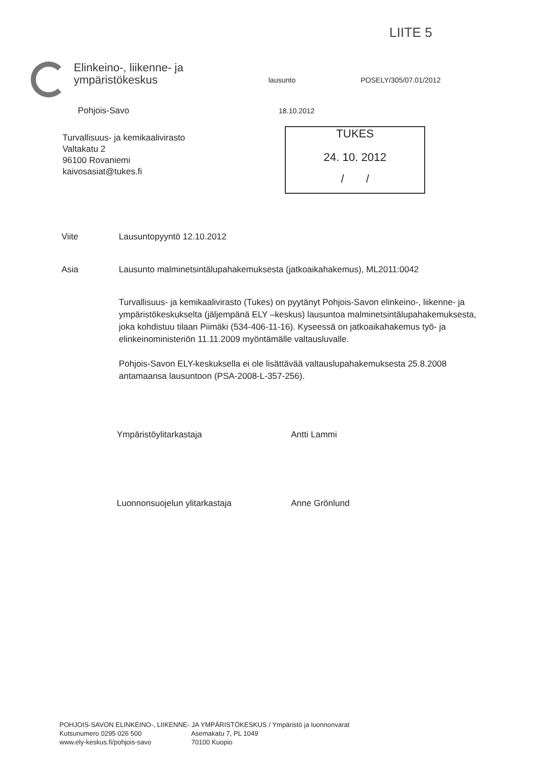LIITE 5
Elinkeino-, liikenne- ja
ympäristökeskus
lausunto POSELY/305/07.01/2012
Pohjois-Savo 18.10.2012
Turvallisuus- ja kemikaalivirasto
Valtakatu 2
96100 Rovaniemi
kaivosasiat@tukes.fi
TUKES
24. 10. 2012
/ /
Viite Lausuntopyyntö 12.10.2012
Asia Lausunto malminetsintälupahakemuksesta (jatkoaikahakemus), ML2011:0042
Turvallisuus- ja kemikaalivirasto (Tukes) on pyytänyt Pohjois-Savon elinkeino-, liikenne- ja ympäristökeskukselta (jäljempänä ELY –keskus) lausuntoa malminetsintälupahakemuksesta, joka kohdistuu tilaan Piimäki (534-406-11-16). Kyseessä on jatkoaikahakemus työ- ja elinkeinoministeriön 11.11.2009 myöntämälle valtausluvalle.
Pohjois-Savon ELY-keskuksella ei ole lisättävää valtauslupahakemuksesta 25.8.2008 antamaansa lausuntoon (PSA-2008-L-357-256).
Ympäristöylitarkastaja Antti Lammi
Luonnonsuojelun ylitarkastaja Anne Grönlund
POHJOIS-SAVON ELINKEINO-, LIIKENNE- JA YMPÄRISTÖKESKUS / Ympäristö ja luonnonvarat
Kutsunumero 0295 026 500 Asemakatu 7, PL 1049
www.ely-keskus.fi/pohjois-savo 70100 Kuopio